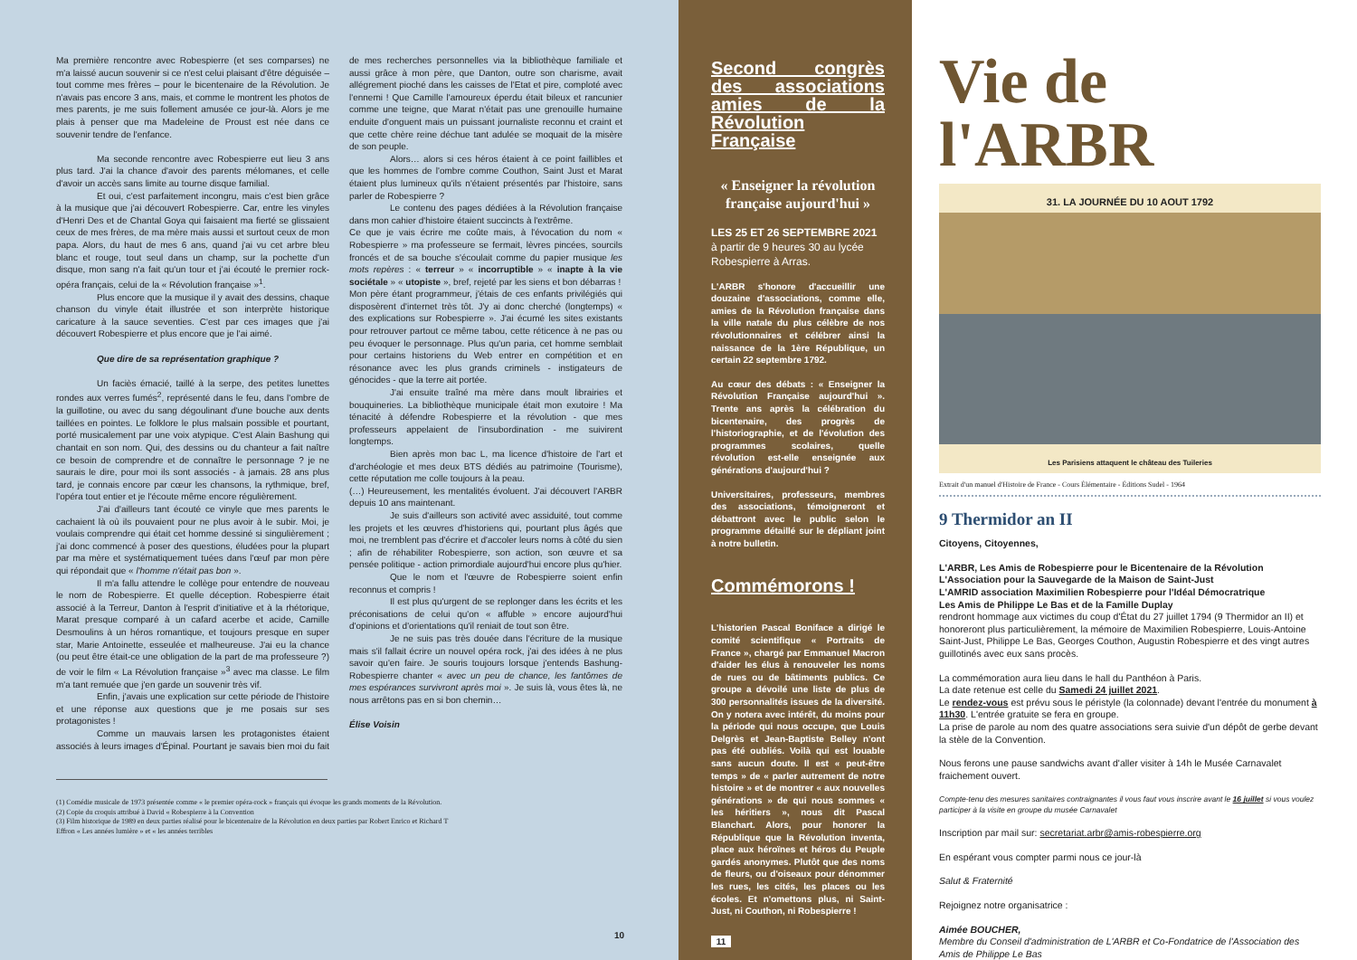Ma première rencontre avec Robespierre (et ses comparses) ne m'a laissé aucun souvenir si ce n'est celui plaisant d'être déguisée – tout comme mes frères – pour le bicentenaire de la Révolution. Je n'avais pas encore 3 ans, mais, et comme le montrent les photos de mes parents, je me suis follement amusée ce jour-là. Alors je me plais à penser que ma Madeleine de Proust est née dans ce souvenir tendre de l'enfance.
Ma seconde rencontre avec Robespierre eut lieu 3 ans plus tard. J'ai la chance d'avoir des parents mélomanes, et celle d'avoir un accès sans limite au tourne disque familial.
Et oui, c'est parfaitement incongru, mais c'est bien grâce à la musique que j'ai découvert Robespierre. Car, entre les vinyles d'Henri Des et de Chantal Goya qui faisaient ma fierté se glissaient ceux de mes frères, de ma mère mais aussi et surtout ceux de mon papa. Alors, du haut de mes 6 ans, quand j'ai vu cet arbre bleu blanc et rouge, tout seul dans un champ, sur la pochette d'un disque, mon sang n'a fait qu'un tour et j'ai écouté le premier rock-opéra français, celui de la « Révolution française »<sup>1</sup>.
Plus encore que la musique il y avait des dessins, chaque chanson du vinyle était illustrée et son interprète historique caricature à la sauce seventies. C'est par ces images que j'ai découvert Robespierre et plus encore que je l'ai aimé.
Que dire de sa représentation graphique ?
Un faciès émacié, taillé à la serpe, des petites lunettes rondes aux verres fumés<sup>2</sup>, représenté dans le feu, dans l'ombre de la guillotine, ou avec du sang dégoulinant d'une bouche aux dents taillées en pointes. Le folklore le plus malsain possible et pourtant, porté musicalement par une voix atypique. C'est Alain Bashung qui chantait en son nom. Qui, des dessins ou du chanteur a fait naître ce besoin de comprendre et de connaître le personnage ? je ne saurais le dire, pour moi ils sont associés - à jamais. 28 ans plus tard, je connais encore par cœur les chansons, la rythmique, bref, l'opéra tout entier et je l'écoute même encore régulièrement.
J'ai d'ailleurs tant écouté ce vinyle que mes parents le cachaient là où ils pouvaient pour ne plus avoir à le subir. Moi, je voulais comprendre qui était cet homme dessiné si singulièrement ; j'ai donc commencé à poser des questions, éludées pour la plupart par ma mère et systématiquement tuées dans l'œuf par mon père qui répondait que « l'homme n'était pas bon ».
Il m'a fallu attendre le collège pour entendre de nouveau le nom de Robespierre. Et quelle déception. Robespierre était associé à la Terreur, Danton à l'esprit d'initiative et à la rhétorique, Marat presque comparé à un cafard acerbe et acide, Camille Desmoulins à un héros romantique, et toujours presque en super star, Marie Antoinette, esseulée et malheureuse. J'ai eu la chance (ou peut être était-ce une obligation de la part de ma professeure ?) de voir le film « La Révolution française »<sup>3</sup> avec ma classe. Le film m'a tant remuée que j'en garde un souvenir très vif.
Enfin, j'avais une explication sur cette période de l'histoire et une réponse aux questions que je me posais sur ses protagonistes !
Comme un mauvais larsen les protagonistes étaient associés à leurs images d'Épinal. Pourtant je savais bien moi du fait de mes recherches personnelles via la bibliothèque familiale et aussi grâce à mon père, que Danton, outre son charisme, avait allégrement pioché dans les caisses de l'Etat et pire, comploté avec l'ennemi ! Que Camille l'amoureux éperdu était bileux et rancunier comme une teigne, que Marat n'était pas une grenouille humaine enduite d'onguent mais un puissant journaliste reconnu et craint et que cette chère reine déchue tant adulée se moquait de la misère de son peuple.
Alors… alors si ces héros étaient à ce point faillibles et que les hommes de l'ombre comme Couthon, Saint Just et Marat étaient plus lumineux qu'ils n'étaient présentés par l'histoire, sans parler de Robespierre ?
Le contenu des pages dédiées à la Révolution française dans mon cahier d'histoire étaient succincts à l'extrême.
Ce que je vais écrire me coûte mais, à l'évocation du nom « Robespierre » ma professeure se fermait, lèvres pincées, sourcils froncés et de sa bouche s'écoulait comme du papier musique les mots repères : « terreur » « incorruptible » « inapte à la vie sociétale » « utopiste », bref, rejeté par les siens et bon débarras !
Mon père étant programmeur, j'étais de ces enfants privilégiés qui disposèrent d'internet très tôt. J'y ai donc cherché (longtemps) « des explications sur Robespierre ». J'ai écumé les sites existants pour retrouver partout ce même tabou, cette réticence à ne pas ou peu évoquer le personnage. Plus qu'un paria, cet homme semblait pour certains historiens du Web entrer en compétition et en résonance avec les plus grands criminels - instigateurs de génocides - que la terre ait portée.
J'ai ensuite traîné ma mère dans moult librairies et bouquineries. La bibliothèque municipale était mon exutoire ! Ma ténacité à défendre Robespierre et la révolution - que mes professeurs appelaient de l'insubordination - me suivirent longtemps.
Bien après mon bac L, ma licence d'histoire de l'art et d'archéologie et mes deux BTS dédiés au patrimoine (Tourisme), cette réputation me colle toujours à la peau.
(…) Heureusement, les mentalités évoluent. J'ai découvert l'ARBR depuis 10 ans maintenant.
Je suis d'ailleurs son activité avec assiduité, tout comme les projets et les œuvres d'historiens qui, pourtant plus âgés que moi, ne tremblent pas d'écrire et d'accoler leurs noms à côté du sien ; afin de réhabiliter Robespierre, son action, son œuvre et sa pensée politique - action primordiale aujourd'hui encore plus qu'hier.
Que le nom et l'œuvre de Robespierre soient enfin reconnus et compris !
Il est plus qu'urgent de se replonger dans les écrits et les préconisations de celui qu'on « affuble » encore aujourd'hui d'opinions et d'orientations qu'il reniait de tout son être.
Je ne suis pas très douée dans l'écriture de la musique mais s'il fallait écrire un nouvel opéra rock, j'ai des idées à ne plus savoir qu'en faire. Je souris toujours lorsque j'entends Bashung-Robespierre chanter « avec un peu de chance, les fantômes de mes espérances survivront après moi ». Je suis là, vous êtes là, ne nous arrêtons pas en si bon chemin…
Élise Voisin
TÉMOIGNAGE
(1) Comédie musicale de 1973 présentée comme « le premier opéra-rock » français qui évoque les grands moments de la Révolution.
(2) Copie du croquis attribué à David « Robespierre à la Convention
(3) Film historique de 1989 en deux parties réalisé pour le bicentenaire de la Révolution en deux parties par Robert Enrico et Richard T Effron « Les années lumière » et « les années terribles
10
Second congrès des associations amies de la Révolution Française
« Enseigner la révolution française aujourd'hui »
LES 25 ET 26 SEPTEMBRE 2021
à partir de 9 heures 30 au lycée Robespierre à Arras.
L'ARBR s'honore d'accueillir une douzaine d'associations, comme elle, amies de la Révolution française dans la ville natale du plus célèbre de nos révolutionnaires et célébrer ainsi la naissance de la 1ère République, un certain 22 septembre 1792.
Au cœur des débats : « Enseigner la Révolution Française aujourd'hui ». Trente ans après la célébration du bicentenaire, des progrès de l'historiographie, et de l'évolution des programmes scolaires, quelle révolution est-elle enseignée aux générations d'aujourd'hui ?
Universitaires, professeurs, membres des associations, témoigneront et débattront avec le public selon le programme détaillé sur le dépliant joint à notre bulletin.
Commémorons !
L'historien Pascal Boniface a dirigé le comité scientifique « Portraits de France », chargé par Emmanuel Macron d'aider les élus à renouveler les noms de rues ou de bâtiments publics. Ce groupe a dévoilé une liste de plus de 300 personnalités issues de la diversité. On y notera avec intérêt, du moins pour la période qui nous occupe, que Louis Delgrès et Jean-Baptiste Belley n'ont pas été oubliés. Voilà qui est louable sans aucun doute. Il est « peut-être temps » de « parler autrement de notre histoire » et de montrer « aux nouvelles générations » de qui nous sommes « les héritiers », nous dit Pascal Blanchart. Alors, pour honorer la République que la Révolution inventa, place aux héroïnes et héros du Peuple gardés anonymes. Plutôt que des noms de fleurs, ou d'oiseaux pour dénommer les rues, les cités, les places ou les écoles. Et n'omettons plus, ni Saint-Just, ni Couthon, ni Robespierre !
11
Vie de l'ARBR
31. LA JOURNÉE DU 10 AOUT 1792
Les Parisiens attaquent le château des Tuileries
Extrait d'un manuel d'Histoire de France - Cours Élémentaire - Éditions Sudel - 1964
9 Thermidor an II
Citoyens, Citoyennes,
L'ARBR, Les Amis de Robespierre pour le Bicentenaire de la Révolution
L'Association pour la Sauvegarde de la Maison de Saint-Just
L'AMRID association Maximilien Robespierre pour l'Idéal Démocratrique
Les Amis de Philippe Le Bas et de la Famille Duplay
rendront hommage aux victimes du coup d'État du 27 juillet 1794 (9 Thermidor an II) et honoreront plus particulièrement, la mémoire de Maximilien Robespierre, Louis-Antoine Saint-Just, Philippe Le Bas, Georges Couthon, Augustin Robespierre et des vingt autres guillotinés avec eux sans procès.
La commémoration aura lieu dans le hall du Panthéon à Paris.
La date retenue est celle du Samedi 24 juillet 2021.
Le rendez-vous est prévu sous le péristyle (la colonnade) devant l'entrée du monument à 11h30. L'entrée gratuite se fera en groupe.
La prise de parole au nom des quatre associations sera suivie d'un dépôt de gerbe devant la stèle de la Convention.
Nous ferons une pause sandwichs avant d'aller visiter à 14h le Musée Carnavalet fraichement ouvert.
Compte-tenu des mesures sanitaires contraignantes il vous faut vous inscrire avant le 16 juillet si vous voulez participer à la visite en groupe du musée Carnavalet
Inscription par mail sur: secretariat.arbr@amis-robespierre.org
En espérant vous compter parmi nous ce jour-là
Salut & Fraternité
Rejoignez notre organisatrice :
Aimée BOUCHER,
Membre du Conseil d'administration de L'ARBR et Co-Fondatrice de l'Association des Amis de Philippe Le Bas